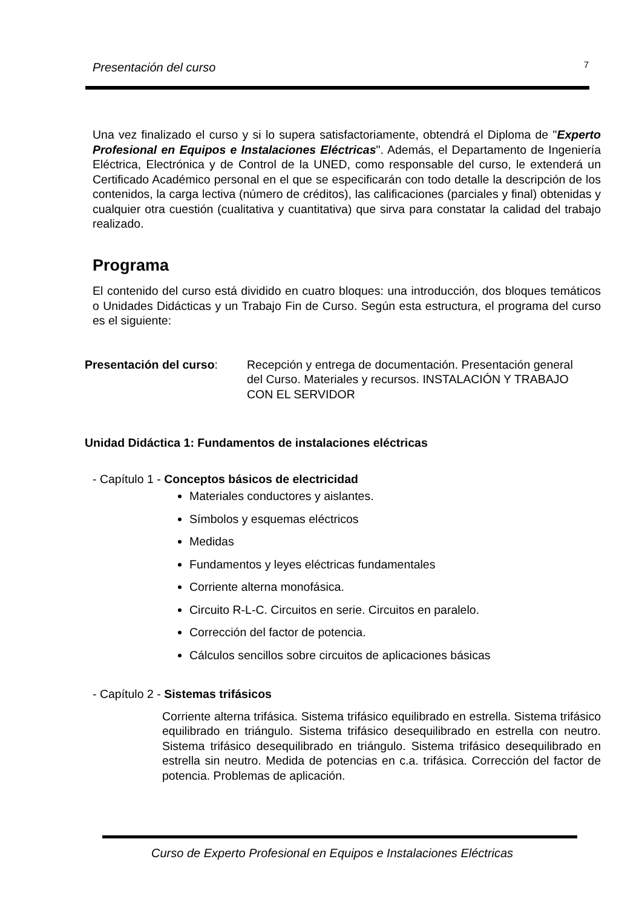Presentación del curso 7
Una vez finalizado el curso y si lo supera satisfactoriamente, obtendrá el Diploma de "Experto Profesional en Equipos e Instalaciones Eléctricas". Además, el Departamento de Ingeniería Eléctrica, Electrónica y de Control de la UNED, como responsable del curso, le extenderá un Certificado Académico personal en el que se especificarán con todo detalle la descripción de los contenidos, la carga lectiva (número de créditos), las calificaciones (parciales y final) obtenidas y cualquier otra cuestión (cualitativa y cuantitativa) que sirva para constatar la calidad del trabajo realizado.
Programa
El contenido del curso está dividido en cuatro bloques: una introducción, dos bloques temáticos o Unidades Didácticas y un Trabajo Fin de Curso. Según esta estructura, el programa del curso es el siguiente:
Presentación del curso:
Recepción y entrega de documentación. Presentación general del Curso. Materiales y recursos. INSTALACIÓN Y TRABAJO CON EL SERVIDOR
Unidad Didáctica 1: Fundamentos de instalaciones eléctricas
- Capítulo 1 - Conceptos básicos de electricidad
Materiales conductores y aislantes.
Símbolos y esquemas eléctricos
Medidas
Fundamentos y leyes eléctricas fundamentales
Corriente alterna monofásica.
Circuito R-L-C. Circuitos en serie. Circuitos en paralelo.
Corrección del factor de potencia.
Cálculos sencillos sobre circuitos de aplicaciones básicas
- Capítulo 2 - Sistemas trifásicos
Corriente alterna trifásica. Sistema trifásico equilibrado en estrella. Sistema trifásico equilibrado en triángulo. Sistema trifásico desequilibrado en estrella con neutro. Sistema trifásico desequilibrado en triángulo. Sistema trifásico desequilibrado en estrella sin neutro. Medida de potencias en c.a. trifásica. Corrección del factor de potencia. Problemas de aplicación.
Curso de Experto Profesional en Equipos e Instalaciones Eléctricas